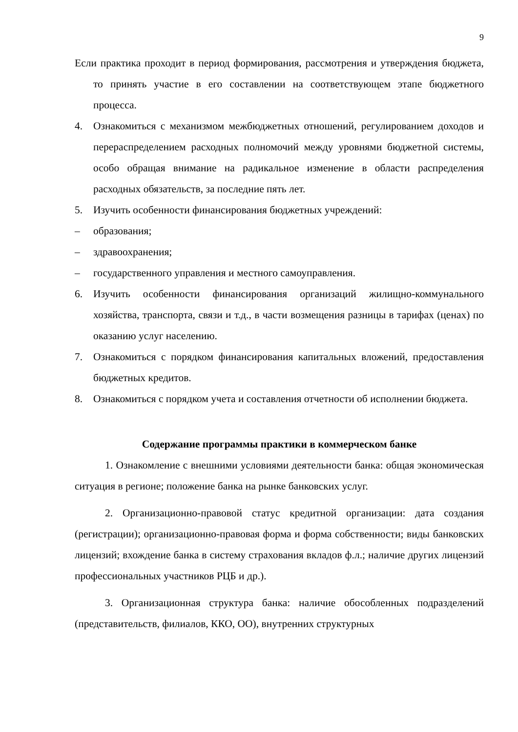9
Если практика проходит в период формирования, рассмотрения и утверждения бюджета, то принять участие в его составлении на соответствующем этапе бюджетного процесса.
4. Ознакомиться с механизмом межбюджетных отношений, регулированием доходов и перераспределением расходных полномочий между уровнями бюджетной системы, особо обращая внимание на радикальное изменение в области распределения расходных обязательств, за последние пять лет.
5. Изучить особенности финансирования бюджетных учреждений:
– образования;
– здравоохранения;
– государственного управления и местного самоуправления.
6. Изучить особенности финансирования организаций жилищно-коммунального хозяйства, транспорта, связи и т.д., в части возмещения разницы в тарифах (ценах) по оказанию услуг населению.
7. Ознакомиться с порядком финансирования капитальных вложений, предоставления бюджетных кредитов.
8. Ознакомиться с порядком учета и составления отчетности об исполнении бюджета.
Содержание программы практики в коммерческом банке
1. Ознакомление с внешними условиями деятельности банка: общая экономическая ситуация в регионе; положение банка на рынке банковских услуг.
2. Организационно-правовой статус кредитной организации: дата создания (регистрации); организационно-правовая форма и форма собственности; виды банковских лицензий; вхождение банка в систему страхования вкладов ф.л.; наличие других лицензий профессиональных участников РЦБ и др.).
3. Организационная структура банка: наличие обособленных подразделений (представительств, филиалов, ККО, ОО), внутренних структурных